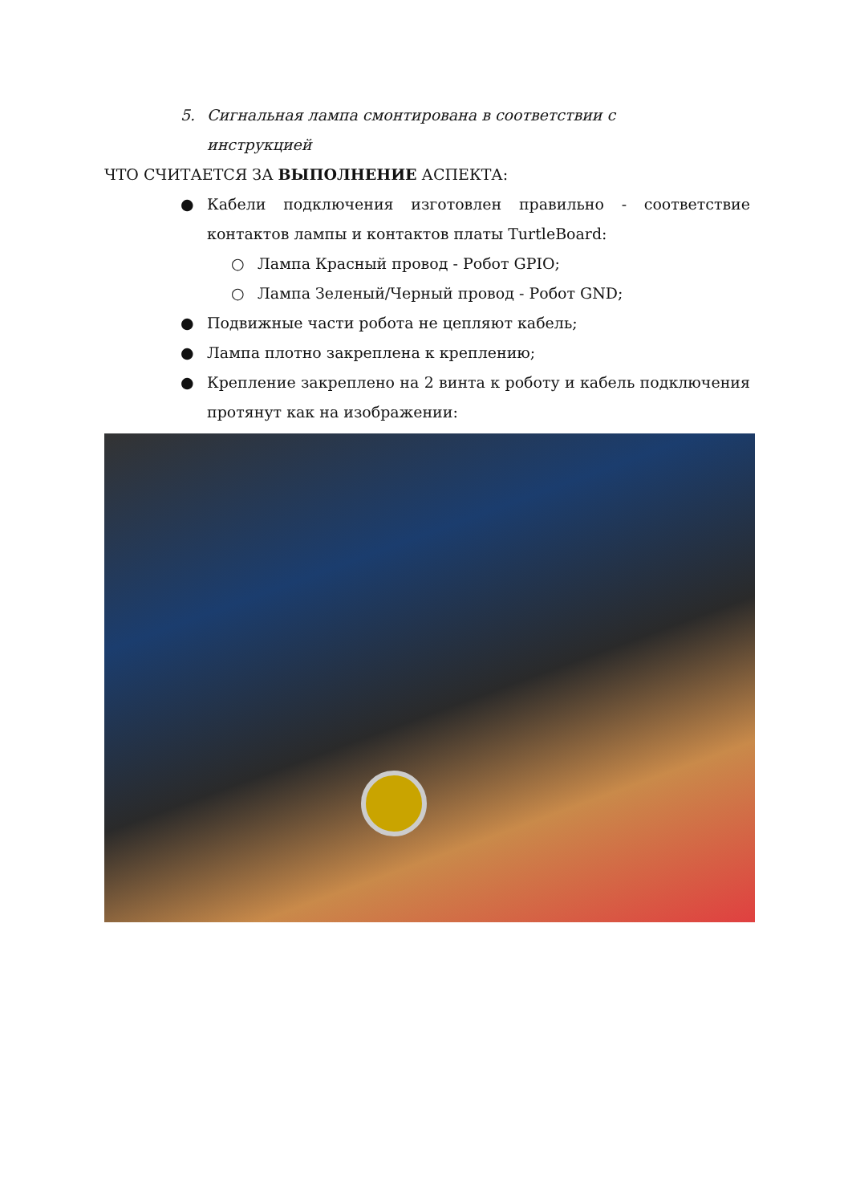5. Сигнальная лампа смонтирована в соответствии с
инструкцией
ЧТО СЧИТАЕТСЯ ЗА ВЫПОЛНЕНИЕ АСПЕКТА:
● Кабели подключения изготовлен правильно - соответствие контактов лампы и контактов платы TurtleBoard:
○ Лампа Красный провод - Робот GPIO;
○ Лампа Зеленый/Черный провод - Робот GND;
● Подвижные части робота не цепляют кабель;
● Лампа плотно закреплена к креплению;
● Крепление закреплено на 2 винта к роботу и кабель подключения протянут как на изображении: